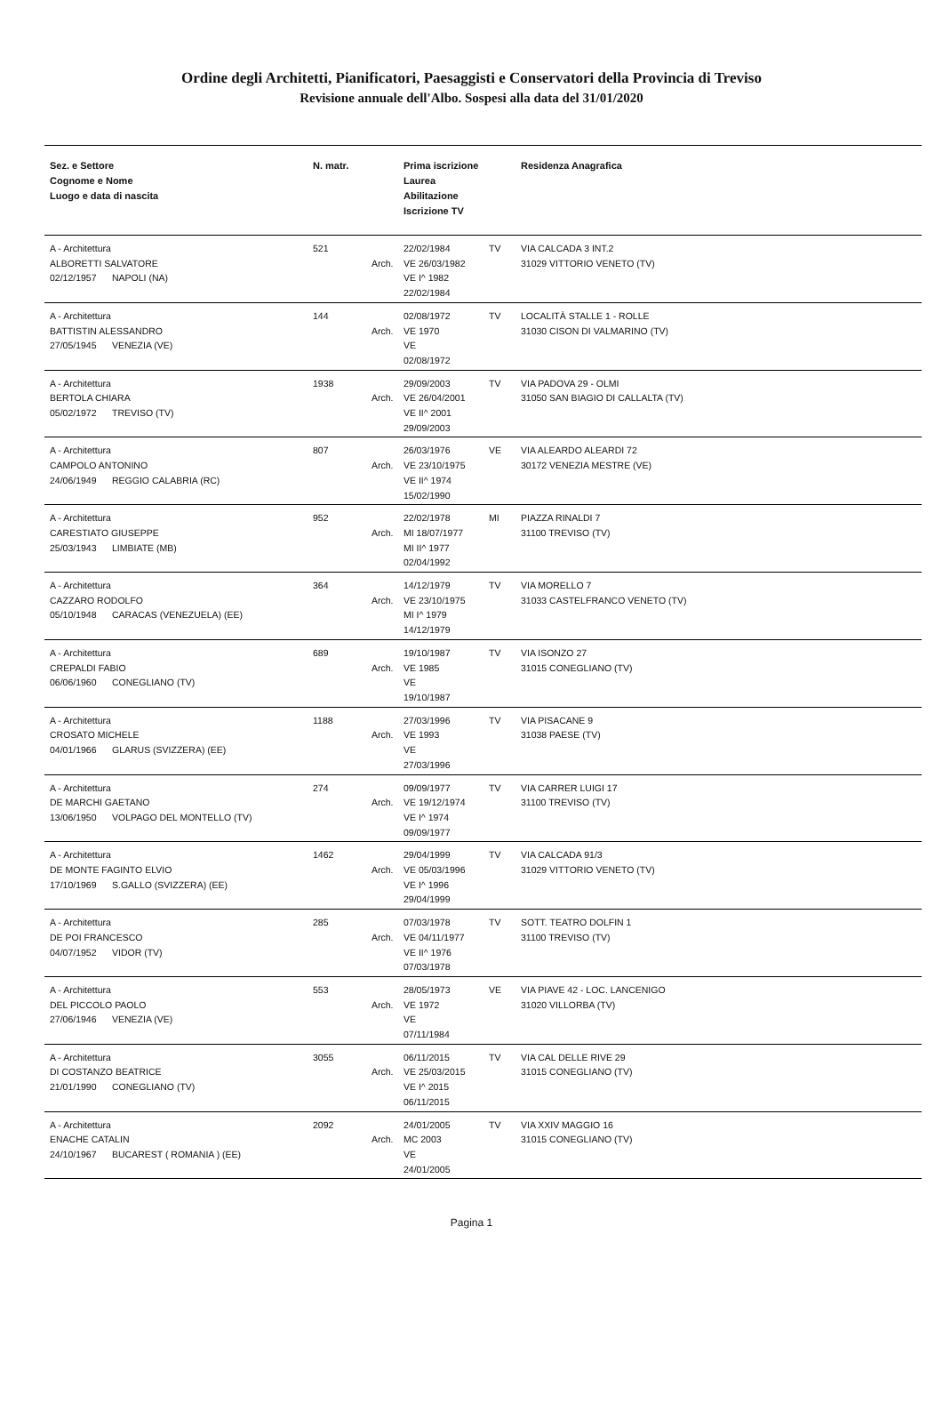Ordine degli Architetti, Pianificatori, Paesaggisti e Conservatori della Provincia di Treviso
Revisione annuale dell'Albo. Sospesi alla data del 31/01/2020
| Sez. e Settore Cognome e Nome Luogo e data di nascita | N. matr. | | Prima iscrizione Laurea Abilitazione Iscrizione TV | | Residenza Anagrafica |
| --- | --- | --- | --- | --- | --- |
| A - Architettura ALBORETTI SALVATORE 02/12/1957 NAPOLI (NA) | 521 | Arch. | 22/02/1984 VE 26/03/1982 VE I^ 1982 22/02/1984 | TV | VIA CALCADA 3 INT.2 31029 VITTORIO VENETO (TV) |
| A - Architettura BATTISTIN ALESSANDRO 27/05/1945 VENEZIA (VE) | 144 | Arch. | 02/08/1972 VE 1970 VE 02/08/1972 | TV | LOCALITÀ STALLE 1 - ROLLE 31030 CISON DI VALMARINO (TV) |
| A - Architettura BERTOLA CHIARA 05/02/1972 TREVISO (TV) | 1938 | Arch. | 29/09/2003 VE 26/04/2001 VE II^ 2001 29/09/2003 | TV | VIA PADOVA 29 - OLMI 31050 SAN BIAGIO DI CALLALTA (TV) |
| A - Architettura CAMPOLO ANTONINO 24/06/1949 REGGIO CALABRIA (RC) | 807 | Arch. | 26/03/1976 VE 23/10/1975 VE II^ 1974 15/02/1990 | VE | VIA ALEARDO ALEARDI 72 30172 VENEZIA MESTRE (VE) |
| A - Architettura CARESTIATO GIUSEPPE 25/03/1943 LIMBIATE (MB) | 952 | Arch. | 22/02/1978 MI 18/07/1977 MI II^ 1977 02/04/1992 | MI | PIAZZA RINALDI 7 31100 TREVISO (TV) |
| A - Architettura CAZZARO RODOLFO 05/10/1948 CARACAS (VENEZUELA) (EE) | 364 | Arch. | 14/12/1979 VE 23/10/1975 MI I^ 1979 14/12/1979 | TV | VIA MORELLO 7 31033 CASTELFRANCO VENETO (TV) |
| A - Architettura CREPALDI FABIO 06/06/1960 CONEGLIANO (TV) | 689 | Arch. | 19/10/1987 VE 1985 VE 19/10/1987 | TV | VIA ISONZO 27 31015 CONEGLIANO (TV) |
| A - Architettura CROSATO MICHELE 04/01/1966 GLARUS (SVIZZERA) (EE) | 1188 | Arch. | 27/03/1996 VE 1993 VE 27/03/1996 | TV | VIA PISACANE 9 31038 PAESE (TV) |
| A - Architettura DE MARCHI GAETANO 13/06/1950 VOLPAGO DEL MONTELLO (TV) | 274 | Arch. | 09/09/1977 VE 19/12/1974 VE I^ 1974 09/09/1977 | TV | VIA CARRER LUIGI 17 31100 TREVISO (TV) |
| A - Architettura DE MONTE FAGINTO ELVIO 17/10/1969 S.GALLO (SVIZZERA) (EE) | 1462 | Arch. | 29/04/1999 VE 05/03/1996 VE I^ 1996 29/04/1999 | TV | VIA CALCADA 91/3 31029 VITTORIO VENETO (TV) |
| A - Architettura DE POI FRANCESCO 04/07/1952 VIDOR (TV) | 285 | Arch. | 07/03/1978 VE 04/11/1977 VE II^ 1976 07/03/1978 | TV | SOTT. TEATRO DOLFIN 1 31100 TREVISO (TV) |
| A - Architettura DEL PICCOLO PAOLO 27/06/1946 VENEZIA (VE) | 553 | Arch. | 28/05/1973 VE 1972 VE 07/11/1984 | VE | VIA PIAVE 42 - LOC. LANCENIGO 31020 VILLORBA (TV) |
| A - Architettura DI COSTANZO BEATRICE 21/01/1990 CONEGLIANO (TV) | 3055 | Arch. | 06/11/2015 VE 25/03/2015 VE I^ 2015 06/11/2015 | TV | VIA CAL DELLE RIVE 29 31015 CONEGLIANO (TV) |
| A - Architettura ENACHE CATALIN 24/10/1967 BUCAREST ( ROMANIA ) (EE) | 2092 | Arch. | 24/01/2005 MC 2003 VE 24/01/2005 | TV | VIA XXIV MAGGIO 16 31015 CONEGLIANO (TV) |
Pagina 1